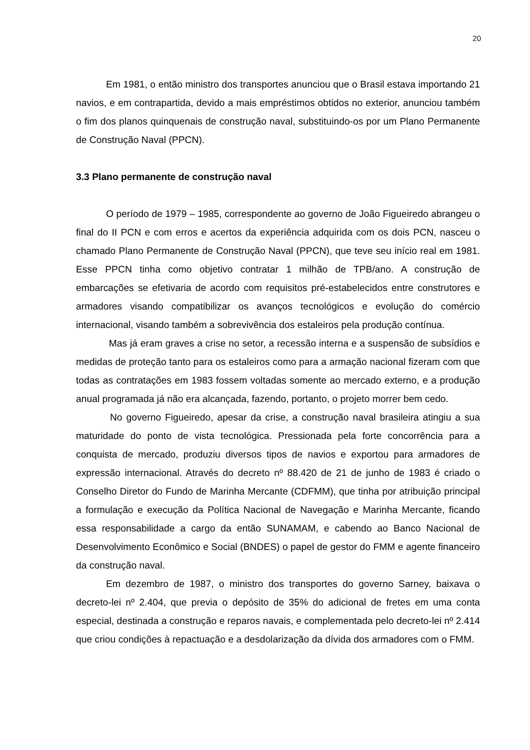20
Em 1981, o então ministro dos transportes anunciou que o Brasil estava importando 21 navios, e em contrapartida, devido a mais empréstimos obtidos no exterior, anunciou também o fim dos planos quinquenais de construção naval, substituindo-os por um Plano Permanente de Construção Naval (PPCN).
3.3 Plano permanente de construção naval
O período de 1979 – 1985, correspondente ao governo de João Figueiredo abrangeu o final do II PCN e com erros e acertos da experiência adquirida com os dois PCN, nasceu o chamado Plano Permanente de Construção Naval (PPCN), que teve seu início real em 1981. Esse PPCN tinha como objetivo contratar 1 milhão de TPB/ano. A construção de embarcações se efetivaria de acordo com requisitos pré-estabelecidos entre construtores e armadores visando compatibilizar os avanços tecnológicos e evolução do comércio internacional, visando também a sobrevivência dos estaleiros pela produção contínua.
Mas já eram graves a crise no setor, a recessão interna e a suspensão de subsídios e medidas de proteção tanto para os estaleiros como para a armação nacional fizeram com que todas as contratações em 1983 fossem voltadas somente ao mercado externo, e a produção anual programada já não era alcançada, fazendo, portanto, o projeto morrer bem cedo.
No governo Figueiredo, apesar da crise, a construção naval brasileira atingiu a sua maturidade do ponto de vista tecnológica. Pressionada pela forte concorrência para a conquista de mercado, produziu diversos tipos de navios e exportou para armadores de expressão internacional. Através do decreto nº 88.420 de 21 de junho de 1983 é criado o Conselho Diretor do Fundo de Marinha Mercante (CDFMM), que tinha por atribuição principal a formulação e execução da Política Nacional de Navegação e Marinha Mercante, ficando essa responsabilidade a cargo da então SUNAMAM, e cabendo ao Banco Nacional de Desenvolvimento Econômico e Social (BNDES) o papel de gestor do FMM e agente financeiro da construção naval.
Em dezembro de 1987, o ministro dos transportes do governo Sarney, baixava o decreto-lei nº 2.404, que previa o depósito de 35% do adicional de fretes em uma conta especial, destinada a construção e reparos navais, e complementada pelo decreto-lei nº 2.414 que criou condições à repactuação e a desdolarização da dívida dos armadores com o FMM.